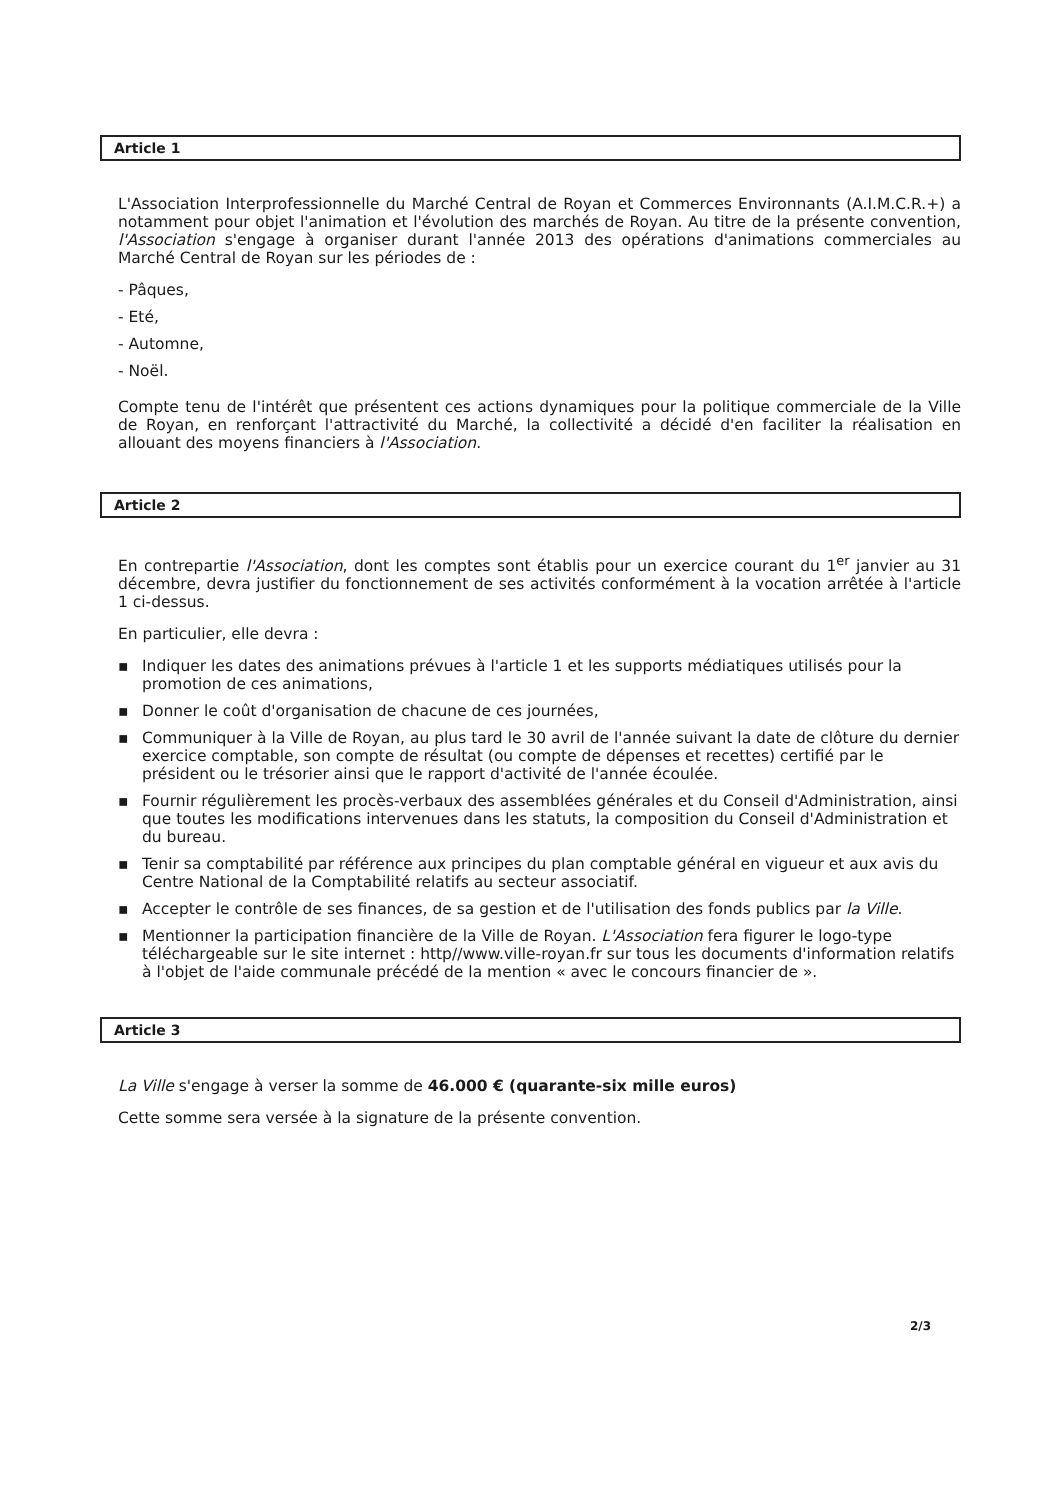Article 1
L'Association Interprofessionnelle du Marché Central de Royan et Commerces Environnants (A.I.M.C.R.+) a notamment pour objet l'animation et l'évolution des marchés de Royan. Au titre de la présente convention, l'Association s'engage à organiser durant l'année 2013 des opérations d'animations commerciales au Marché Central de Royan sur les périodes de :
- Pâques,
- Eté,
- Automne,
- Noël.
Compte tenu de l'intérêt que présentent ces actions dynamiques pour la politique commerciale de la Ville de Royan, en renforçant l'attractivité du Marché, la collectivité a décidé d'en faciliter la réalisation en allouant des moyens financiers à l'Association.
Article 2
En contrepartie l'Association, dont les comptes sont établis pour un exercice courant du 1<sup>er</sup> janvier au 31 décembre, devra justifier du fonctionnement de ses activités conformément à la vocation arrêtée à l'article 1 ci-dessus.
En particulier, elle devra :
▪ Indiquer les dates des animations prévues à l'article 1 et les supports médiatiques utilisés pour la promotion de ces animations,
▪ Donner le coût d'organisation de chacune de ces journées,
▪ Communiquer à la Ville de Royan, au plus tard le 30 avril de l'année suivant la date de clôture du dernier exercice comptable, son compte de résultat (ou compte de dépenses et recettes) certifié par le président ou le trésorier ainsi que le rapport d'activité de l'année écoulée.
▪ Fournir régulièrement les procès-verbaux des assemblées générales et du Conseil d'Administration, ainsi que toutes les modifications intervenues dans les statuts, la composition du Conseil d'Administration et du bureau.
▪ Tenir sa comptabilité par référence aux principes du plan comptable général en vigueur et aux avis du Centre National de la Comptabilité relatifs au secteur associatif.
▪ Accepter le contrôle de ses finances, de sa gestion et de l'utilisation des fonds publics par la Ville.
▪ Mentionner la participation financière de la Ville de Royan. L'Association fera figurer le logo-type téléchargeable sur le site internet : http//www.ville-royan.fr sur tous les documents d'information relatifs à l'objet de l'aide communale précédé de la mention « avec le concours financier de ».
Article 3
La Ville s'engage à verser la somme de 46.000 € (quarante-six mille euros)
Cette somme sera versée à la signature de la présente convention.
2/3